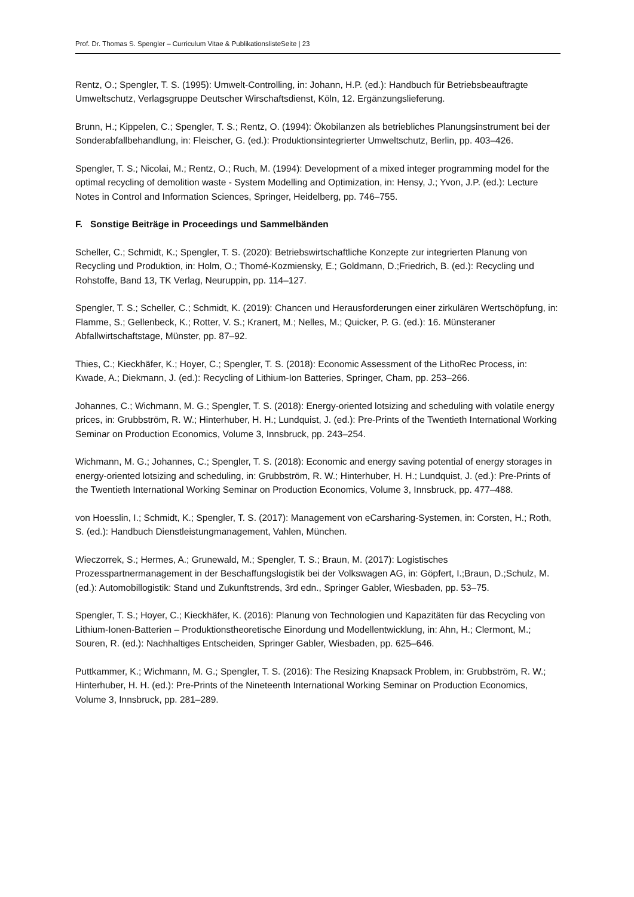Prof. Dr. Thomas S. Spengler – Curriculum Vitae & PublikationslisteSeite | 23
Rentz, O.; Spengler, T. S. (1995): Umwelt-Controlling, in: Johann, H.P. (ed.): Handbuch für Betriebsbeauftragte Umweltschutz, Verlagsgruppe Deutscher Wirschaftsdienst, Köln, 12. Ergänzungslieferung.
Brunn, H.; Kippelen, C.; Spengler, T. S.; Rentz, O. (1994): Ökobilanzen als betriebliches Planungsinstrument bei der Sonderabfallbehandlung, in: Fleischer, G. (ed.): Produktionsintegrierter Umweltschutz, Berlin, pp. 403–426.
Spengler, T. S.; Nicolai, M.; Rentz, O.; Ruch, M. (1994): Development of a mixed integer programming model for the optimal recycling of demolition waste - System Modelling and Optimization, in: Hensy, J.; Yvon, J.P. (ed.): Lecture Notes in Control and Information Sciences, Springer, Heidelberg, pp. 746–755.
F. Sonstige Beiträge in Proceedings und Sammelbänden
Scheller, C.; Schmidt, K.; Spengler, T. S. (2020): Betriebswirtschaftliche Konzepte zur integrierten Planung von Recycling und Produktion, in: Holm, O.; Thomé-Kozmiensky, E.; Goldmann, D.;Friedrich, B. (ed.): Recycling und Rohstoffe, Band 13, TK Verlag, Neuruppin, pp. 114–127.
Spengler, T. S.; Scheller, C.; Schmidt, K. (2019): Chancen und Herausforderungen einer zirkulären Wertschöpfung, in: Flamme, S.; Gellenbeck, K.; Rotter, V. S.; Kranert, M.; Nelles, M.; Quicker, P. G. (ed.): 16. Münsteraner Abfallwirtschaftstage, Münster, pp. 87–92.
Thies, C.; Kieckhäfer, K.; Hoyer, C.; Spengler, T. S. (2018): Economic Assessment of the LithoRec Process, in: Kwade, A.; Diekmann, J. (ed.): Recycling of Lithium-Ion Batteries, Springer, Cham, pp. 253–266.
Johannes, C.; Wichmann, M. G.; Spengler, T. S. (2018): Energy-oriented lotsizing and scheduling with volatile energy prices, in: Grubbström, R. W.; Hinterhuber, H. H.; Lundquist, J. (ed.): Pre-Prints of the Twentieth International Working Seminar on Production Economics, Volume 3, Innsbruck, pp. 243–254.
Wichmann, M. G.; Johannes, C.; Spengler, T. S. (2018): Economic and energy saving potential of energy storages in energy-oriented lotsizing and scheduling, in: Grubbström, R. W.; Hinterhuber, H. H.; Lundquist, J. (ed.): Pre-Prints of the Twentieth International Working Seminar on Production Economics, Volume 3, Innsbruck, pp. 477–488.
von Hoesslin, I.; Schmidt, K.; Spengler, T. S. (2017): Management von eCarsharing-Systemen, in: Corsten, H.; Roth, S. (ed.): Handbuch Dienstleistungmanagement, Vahlen, München.
Wieczorrek, S.; Hermes, A.; Grunewald, M.; Spengler, T. S.; Braun, M. (2017): Logistisches Prozesspartnermanagement in der Beschaffungslogistik bei der Volkswagen AG, in: Göpfert, I.;Braun, D.;Schulz, M. (ed.): Automobillogistik: Stand und Zukunftstrends, 3rd edn., Springer Gabler, Wiesbaden, pp. 53–75.
Spengler, T. S.; Hoyer, C.; Kieckhäfer, K. (2016): Planung von Technologien und Kapazitäten für das Recycling von Lithium-Ionen-Batterien – Produktionstheoretische Einordung und Modellentwicklung, in: Ahn, H.; Clermont, M.; Souren, R. (ed.): Nachhaltiges Entscheiden, Springer Gabler, Wiesbaden, pp. 625–646.
Puttkammer, K.; Wichmann, M. G.; Spengler, T. S. (2016): The Resizing Knapsack Problem, in: Grubbström, R. W.; Hinterhuber, H. H. (ed.): Pre-Prints of the Nineteenth International Working Seminar on Production Economics, Volume 3, Innsbruck, pp. 281–289.